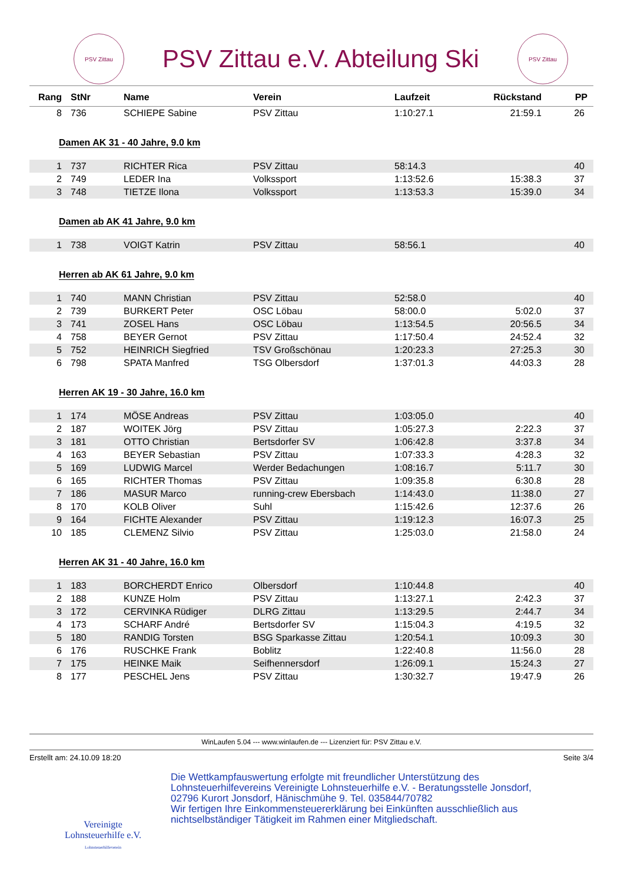PSV Zittau
PSV Zittau e.V. Abteilung Ski
PSV Zittau
| Rang | StNr | Name | Verein | Laufzeit | Rückstand | PP |
| --- | --- | --- | --- | --- | --- | --- |
| 8 | 736 | SCHIEPE Sabine | PSV Zittau | 1:10:27.1 | 21:59.1 | 26 |
| Damen AK 31 - 40 Jahre, 9.0 km | | | | | | |
| 1 | 737 | RICHTER Rica | PSV Zittau | 58:14.3 | | 40 |
| 2 | 749 | LEDER Ina | Volkssport | 1:13:52.6 | 15:38.3 | 37 |
| 3 | 748 | TIETZE Ilona | Volkssport | 1:13:53.3 | 15:39.0 | 34 |
| Damen ab AK 41 Jahre, 9.0 km | | | | | | |
| 1 | 738 | VOIGT Katrin | PSV Zittau | 58:56.1 | | 40 |
| Herren ab AK 61 Jahre, 9.0 km | | | | | | |
| 1 | 740 | MANN Christian | PSV Zittau | 52:58.0 | | 40 |
| 2 | 739 | BURKERT Peter | OSC Löbau | 58:00.0 | 5:02.0 | 37 |
| 3 | 741 | ZOSEL Hans | OSC Löbau | 1:13:54.5 | 20:56.5 | 34 |
| 4 | 758 | BEYER Gernot | PSV Zittau | 1:17:50.4 | 24:52.4 | 32 |
| 5 | 752 | HEINRICH Siegfried | TSV Großschönau | 1:20:23.3 | 27:25.3 | 30 |
| 6 | 798 | SPATA Manfred | TSG Olbersdorf | 1:37:01.3 | 44:03.3 | 28 |
| Herren AK 19 - 30 Jahre, 16.0 km | | | | | | |
| 1 | 174 | MÖSE Andreas | PSV Zittau | 1:03:05.0 | | 40 |
| 2 | 187 | WOITEK Jörg | PSV Zittau | 1:05:27.3 | 2:22.3 | 37 |
| 3 | 181 | OTTO Christian | Bertsdorfer SV | 1:06:42.8 | 3:37.8 | 34 |
| 4 | 163 | BEYER Sebastian | PSV Zittau | 1:07:33.3 | 4:28.3 | 32 |
| 5 | 169 | LUDWIG Marcel | Werder Bedachungen | 1:08:16.7 | 5:11.7 | 30 |
| 6 | 165 | RICHTER Thomas | PSV Zittau | 1:09:35.8 | 6:30.8 | 28 |
| 7 | 186 | MASUR Marco | running-crew Ebersbach | 1:14:43.0 | 11:38.0 | 27 |
| 8 | 170 | KOLB Oliver | Suhl | 1:15:42.6 | 12:37.6 | 26 |
| 9 | 164 | FICHTE Alexander | PSV Zittau | 1:19:12.3 | 16:07.3 | 25 |
| 10 | 185 | CLEMENZ Silvio | PSV Zittau | 1:25:03.0 | 21:58.0 | 24 |
| Herren AK 31 - 40 Jahre, 16.0 km | | | | | | |
| 1 | 183 | BORCHERDT Enrico | Olbersdorf | 1:10:44.8 | | 40 |
| 2 | 188 | KUNZE Holm | PSV Zittau | 1:13:27.1 | 2:42.3 | 37 |
| 3 | 172 | CERVINKA Rüdiger | DLRG Zittau | 1:13:29.5 | 2:44.7 | 34 |
| 4 | 173 | SCHARF André | Bertsdorfer SV | 1:15:04.3 | 4:19.5 | 32 |
| 5 | 180 | RANDIG Torsten | BSG Sparkasse Zittau | 1:20:54.1 | 10:09.3 | 30 |
| 6 | 176 | RUSCHKE Frank | Boblitz | 1:22:40.8 | 11:56.0 | 28 |
| 7 | 175 | HEINKE Maik | Seifhennersdorf | 1:26:09.1 | 15:24.3 | 27 |
| 8 | 177 | PESCHEL Jens | PSV Zittau | 1:30:32.7 | 19:47.9 | 26 |
WinLaufen 5.04 --- www.winlaufen.de --- Lizenziert für: PSV Zittau e.V.
Erstellt am: 24.10.09 18:20 Seite 3/4
Vereinigte
Lohnsteuerhilfe e.V.
Lohnsteuerhilfeverein
Die Wettkampfauswertung erfolgte mit freundlicher Unterstützung des
Lohnsteuerhilfevereins Vereinigte Lohnsteuerhilfe e.V. - Beratungsstelle Jonsdorf,
02796 Kurort Jonsdorf, Hänischmühe 9. Tel. 035844/70782
Wir fertigen Ihre Einkommensteuererklärung bei Einkünften ausschließlich aus
nichtselbständiger Tätigkeit im Rahmen einer Mitgliedschaft.